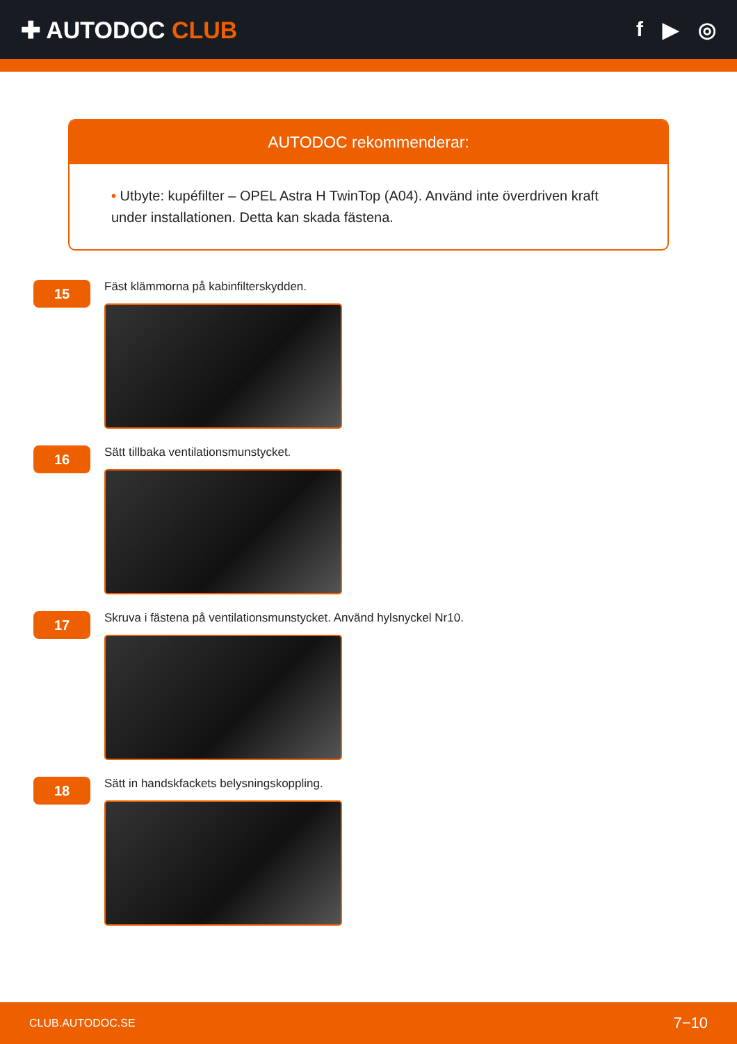✚ AUTODOC CLUB f ▶ ◎
AUTODOC rekommenderar:
• Utbyte: kupéfilter – OPEL Astra H TwinTop (A04). Använd inte överdriven kraft under installationen. Detta kan skada fästena.
15
Fäst klämmorna på kabinfilterskydden.
16
Sätt tillbaka ventilationsmunstycket.
17
Skruva i fästena på ventilationsmunstycket. Använd hylsnyckel Nr10.
18
Sätt in handskfackets belysningskoppling.
CLUB.AUTODOC.SE 7−10